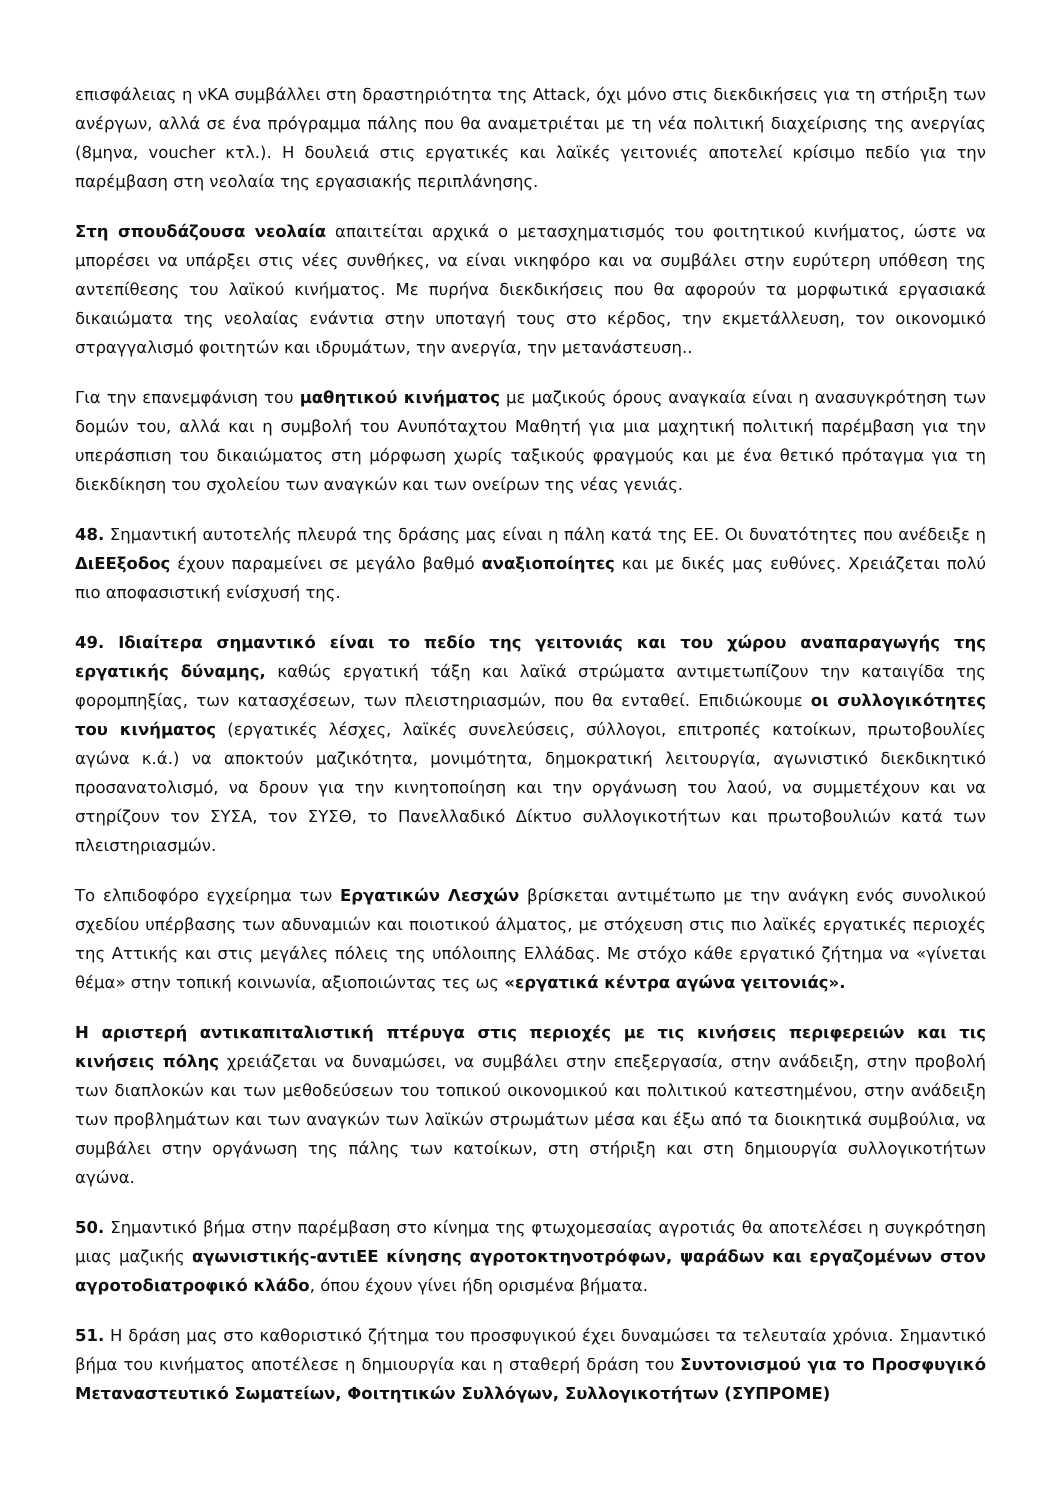επισφάλειας η νΚΑ συμβάλλει στη δραστηριότητα της Attack, όχι μόνο στις διεκδικήσεις για τη στήριξη των ανέργων, αλλά σε ένα πρόγραμμα πάλης που θα αναμετριέται με τη νέα πολιτική διαχείρισης της ανεργίας (8μηνα, voucher κτλ.). Η δουλειά στις εργατικές και λαϊκές γειτονιές αποτελεί κρίσιμο πεδίο για την παρέμβαση στη νεολαία της εργασιακής περιπλάνησης.
Στη σπουδάζουσα νεολαία απαιτείται αρχικά ο μετασχηματισμός του φοιτητικού κινήματος, ώστε να μπορέσει να υπάρξει στις νέες συνθήκες, να είναι νικηφόρο και να συμβάλει στην ευρύτερη υπόθεση της αντεπίθεσης του λαϊκού κινήματος. Με πυρήνα διεκδικήσεις που θα αφορούν τα μορφωτικά εργασιακά δικαιώματα της νεολαίας ενάντια στην υποταγή τους στο κέρδος, την εκμετάλλευση, τον οικονομικό στραγγαλισμό φοιτητών και ιδρυμάτων, την ανεργία, την μετανάστευση..
Για την επανεμφάνιση του μαθητικού κινήματος με μαζικούς όρους αναγκαία είναι η ανασυγκρότηση των δομών του, αλλά και η συμβολή του Ανυπόταχτου Μαθητή για μια μαχητική πολιτική παρέμβαση για την υπεράσπιση του δικαιώματος στη μόρφωση χωρίς ταξικούς φραγμούς και με ένα θετικό πρόταγμα για τη διεκδίκηση του σχολείου των αναγκών και των ονείρων της νέας γενιάς.
48. Σημαντική αυτοτελής πλευρά της δράσης μας είναι η πάλη κατά της ΕΕ. Οι δυνατότητες που ανέδειξε η ΔιΕΕξοδος έχουν παραμείνει σε μεγάλο βαθμό αναξιοποίητες και με δικές μας ευθύνες. Χρειάζεται πολύ πιο αποφασιστική ενίσχυσή της.
49. Ιδιαίτερα σημαντικό είναι το πεδίο της γειτονιάς και του χώρου αναπαραγωγής της εργατικής δύναμης, καθώς εργατική τάξη και λαϊκά στρώματα αντιμετωπίζουν την καταιγίδα της φορομπηξίας, των κατασχέσεων, των πλειστηριασμών, που θα ενταθεί. Επιδιώκουμε οι συλλογικότητες του κινήματος (εργατικές λέσχες, λαϊκές συνελεύσεις, σύλλογοι, επιτροπές κατοίκων, πρωτοβουλίες αγώνα κ.ά.) να αποκτούν μαζικότητα, μονιμότητα, δημοκρατική λειτουργία, αγωνιστικό διεκδικητικό προσανατολισμό, να δρουν για την κινητοποίηση και την οργάνωση του λαού, να συμμετέχουν και να στηρίζουν τον ΣΥΣΑ, τον ΣΥΣΘ, το Πανελλαδικό Δίκτυο συλλογικοτήτων και πρωτοβουλιών κατά των πλειστηριασμών.
Το ελπιδοφόρο εγχείρημα των Εργατικών Λεσχών βρίσκεται αντιμέτωπο με την ανάγκη ενός συνολικού σχεδίου υπέρβασης των αδυναμιών και ποιοτικού άλματος, με στόχευση στις πιο λαϊκές εργατικές περιοχές της Αττικής και στις μεγάλες πόλεις της υπόλοιπης Ελλάδας. Με στόχο κάθε εργατικό ζήτημα να «γίνεται θέμα» στην τοπική κοινωνία, αξιοποιώντας τες ως «εργατικά κέντρα αγώνα γειτονιάς».
Η αριστερή αντικαπιταλιστική πτέρυγα στις περιοχές με τις κινήσεις περιφερειών και τις κινήσεις πόλης χρειάζεται να δυναμώσει, να συμβάλει στην επεξεργασία, στην ανάδειξη, στην προβολή των διαπλοκών και των μεθοδεύσεων του τοπικού οικονομικού και πολιτικού κατεστημένου, στην ανάδειξη των προβλημάτων και των αναγκών των λαϊκών στρωμάτων μέσα και έξω από τα διοικητικά συμβούλια, να συμβάλει στην οργάνωση της πάλης των κατοίκων, στη στήριξη και στη δημιουργία συλλογικοτήτων αγώνα.
50. Σημαντικό βήμα στην παρέμβαση στο κίνημα της φτωχομεσαίας αγροτιάς θα αποτελέσει η συγκρότηση μιας μαζικής αγωνιστικής-αντιΕΕ κίνησης αγροτοκτηνοτρόφων, ψαράδων και εργαζομένων στον αγροτοδιατροφικό κλάδο, όπου έχουν γίνει ήδη ορισμένα βήματα.
51. Η δράση μας στο καθοριστικό ζήτημα του προσφυγικού έχει δυναμώσει τα τελευταία χρόνια. Σημαντικό βήμα του κινήματος αποτέλεσε η δημιουργία και η σταθερή δράση του Συντονισμού για το Προσφυγικό Μεταναστευτικό Σωματείων, Φοιτητικών Συλλόγων, Συλλογικοτήτων (ΣΥΠΡΟΜΕ)